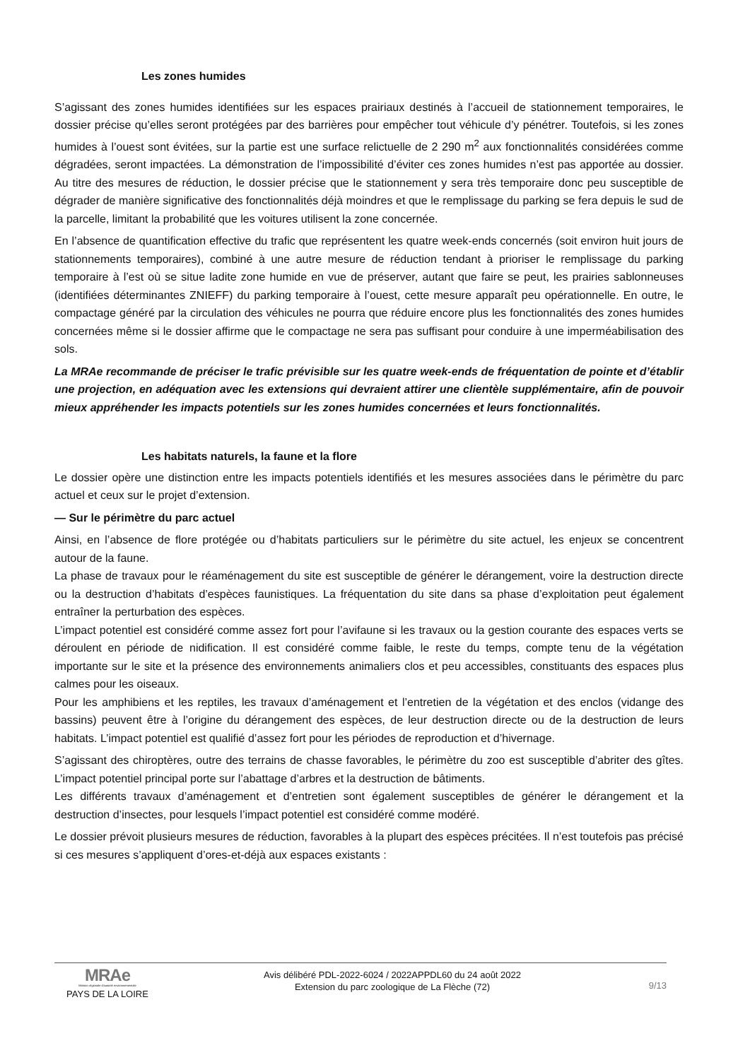Les zones humides
S’agissant des zones humides identifiées sur les espaces prairiaux destinés à l’accueil de stationnement temporaires, le dossier précise qu’elles seront protégées par des barrières pour empêcher tout véhicule d’y pénétrer. Toutefois, si les zones humides à l’ouest sont évitées, sur la partie est une surface relictuelle de 2 290 m<sup>2</sup> aux fonctionnalités considérées comme dégradées, seront impactées. La démonstration de l’impossibilité d’éviter ces zones humides n’est pas apportée au dossier. Au titre des mesures de réduction, le dossier précise que le stationnement y sera très temporaire donc peu susceptible de dégrader de manière significative des fonctionnalités déjà moindres et que le remplissage du parking se fera depuis le sud de la parcelle, limitant la probabilité que les voitures utilisent la zone concernée.
En l’absence de quantification effective du trafic que représentent les quatre week-ends concernés (soit environ huit jours de stationnements temporaires), combiné à une autre mesure de réduction tendant à prioriser le remplissage du parking temporaire à l’est où se situe ladite zone humide en vue de préserver, autant que faire se peut, les prairies sablonneuses (identifiées déterminantes ZNIEFF) du parking temporaire à l’ouest, cette mesure apparaît peu opérationnelle. En outre, le compactage généré par la circulation des véhicules ne pourra que réduire encore plus les fonctionnalités des zones humides concernées même si le dossier affirme que le compactage ne sera pas suffisant pour conduire à une imperméabilisation des sols.
La MRAe recommande de préciser le trafic prévisible sur les quatre week-ends de fréquentation de pointe et d’établir une projection, en adéquation avec les extensions qui devraient attirer une clientèle supplémentaire, afin de pouvoir mieux appréhender les impacts potentiels sur les zones humides concernées et leurs fonctionnalités.
Les habitats naturels, la faune et la flore
Le dossier opère une distinction entre les impacts potentiels identifiés et les mesures associées dans le périmètre du parc actuel et ceux sur le projet d’extension.
— Sur le périmètre du parc actuel
Ainsi, en l’absence de flore protégée ou d’habitats particuliers sur le périmètre du site actuel, les enjeux se concentrent autour de la faune.
La phase de travaux pour le réaménagement du site est susceptible de générer le dérangement, voire la destruction directe ou la destruction d’habitats d’espèces faunistiques. La fréquentation du site dans sa phase d’exploitation peut également entraîner la perturbation des espèces.
L’impact potentiel est considéré comme assez fort pour l’avifaune si les travaux ou la gestion courante des espaces verts se déroulent en période de nidification. Il est considéré comme faible, le reste du temps, compte tenu de la végétation importante sur le site et la présence des environnements animaliers clos et peu accessibles, constituants des espaces plus calmes pour les oiseaux.
Pour les amphibiens et les reptiles, les travaux d’aménagement et l’entretien de la végétation et des enclos (vidange des bassins) peuvent être à l’origine du dérangement des espèces, de leur destruction directe ou de la destruction de leurs habitats. L’impact potentiel est qualifié d’assez fort pour les périodes de reproduction et d’hivernage.
S’agissant des chiroptères, outre des terrains de chasse favorables, le périmètre du zoo est susceptible d’abriter des gîtes. L’impact potentiel principal porte sur l’abattage d’arbres et la destruction de bâtiments.
Les différents travaux d’aménagement et d’entretien sont également susceptibles de générer le dérangement et la destruction d’insectes, pour lesquels l’impact potentiel est considéré comme modéré.
Le dossier prévoit plusieurs mesures de réduction, favorables à la plupart des espèces précitées. Il n’est toutefois pas précisé si ces mesures s’appliquent d’ores-et-déjà aux espaces existants :
MRAe
Mission régionale d'autorité environnementale
PAYS DE LA LOIRE
Avis délibéré PDL-2022-6024 / 2022APPDL60 du 24 août 2022
Extension du parc zoologique de La Flèche (72)
9/13